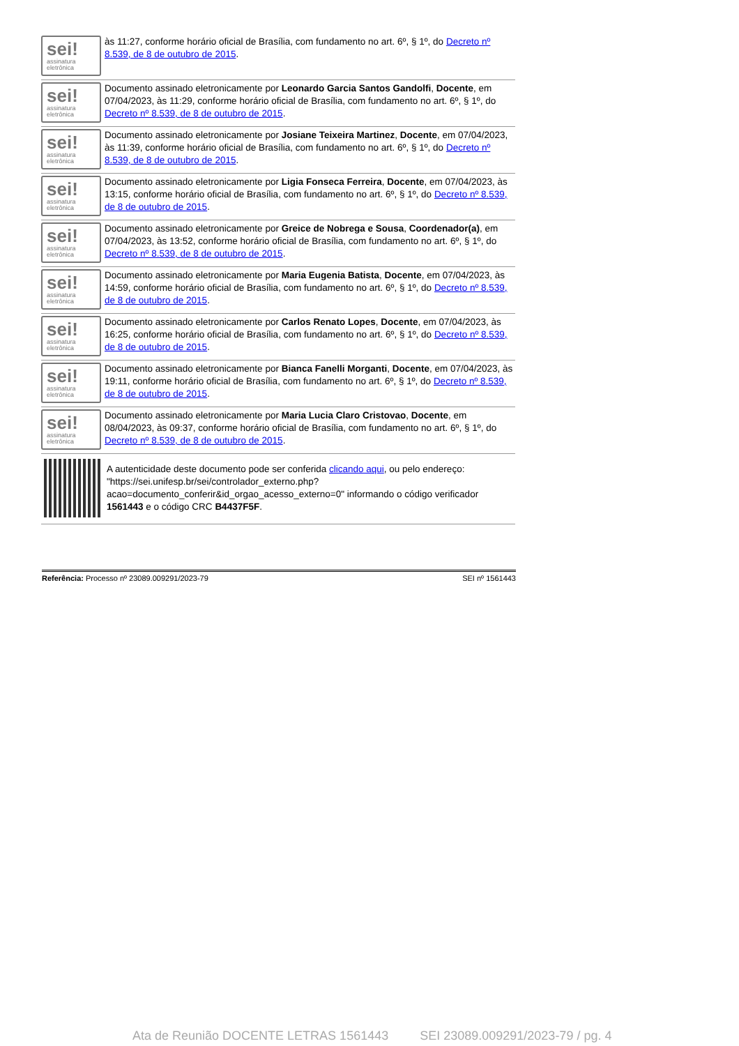sei!
assinatura eletrônica
às 11:27, conforme horário oficial de Brasília, com fundamento no art. 6º, § 1º, do Decreto nº 8.539, de 8 de outubro de 2015.
sei!
assinatura eletrônica
Documento assinado eletronicamente por Leonardo Garcia Santos Gandolfi, Docente, em 07/04/2023, às 11:29, conforme horário oficial de Brasília, com fundamento no art. 6º, § 1º, do Decreto nº 8.539, de 8 de outubro de 2015.
sei!
assinatura eletrônica
Documento assinado eletronicamente por Josiane Teixeira Martinez, Docente, em 07/04/2023, às 11:39, conforme horário oficial de Brasília, com fundamento no art. 6º, § 1º, do Decreto nº 8.539, de 8 de outubro de 2015.
sei!
assinatura eletrônica
Documento assinado eletronicamente por Ligia Fonseca Ferreira, Docente, em 07/04/2023, às 13:15, conforme horário oficial de Brasília, com fundamento no art. 6º, § 1º, do Decreto nº 8.539, de 8 de outubro de 2015.
sei!
assinatura eletrônica
Documento assinado eletronicamente por Greice de Nobrega e Sousa, Coordenador(a), em 07/04/2023, às 13:52, conforme horário oficial de Brasília, com fundamento no art. 6º, § 1º, do Decreto nº 8.539, de 8 de outubro de 2015.
sei!
assinatura eletrônica
Documento assinado eletronicamente por Maria Eugenia Batista, Docente, em 07/04/2023, às 14:59, conforme horário oficial de Brasília, com fundamento no art. 6º, § 1º, do Decreto nº 8.539, de 8 de outubro de 2015.
sei!
assinatura eletrônica
Documento assinado eletronicamente por Carlos Renato Lopes, Docente, em 07/04/2023, às 16:25, conforme horário oficial de Brasília, com fundamento no art. 6º, § 1º, do Decreto nº 8.539, de 8 de outubro de 2015.
sei!
assinatura eletrônica
Documento assinado eletronicamente por Bianca Fanelli Morganti, Docente, em 07/04/2023, às 19:11, conforme horário oficial de Brasília, com fundamento no art. 6º, § 1º, do Decreto nº 8.539, de 8 de outubro de 2015.
sei!
assinatura eletrônica
Documento assinado eletronicamente por Maria Lucia Claro Cristovao, Docente, em 08/04/2023, às 09:37, conforme horário oficial de Brasília, com fundamento no art. 6º, § 1º, do Decreto nº 8.539, de 8 de outubro de 2015.
A autenticidade deste documento pode ser conferida clicando aqui, ou pelo endereço: "https://sei.unifesp.br/sei/controlador_externo.php?acao=documento_conferir&id_orgao_acesso_externo=0" informando o código verificador 1561443 e o código CRC B4437F5F.
Referência: Processo nº 23089.009291/2023-79 SEI nº 1561443
Ata de Reunião DOCENTE LETRAS 1561443 SEI 23089.009291/2023-79 / pg. 4